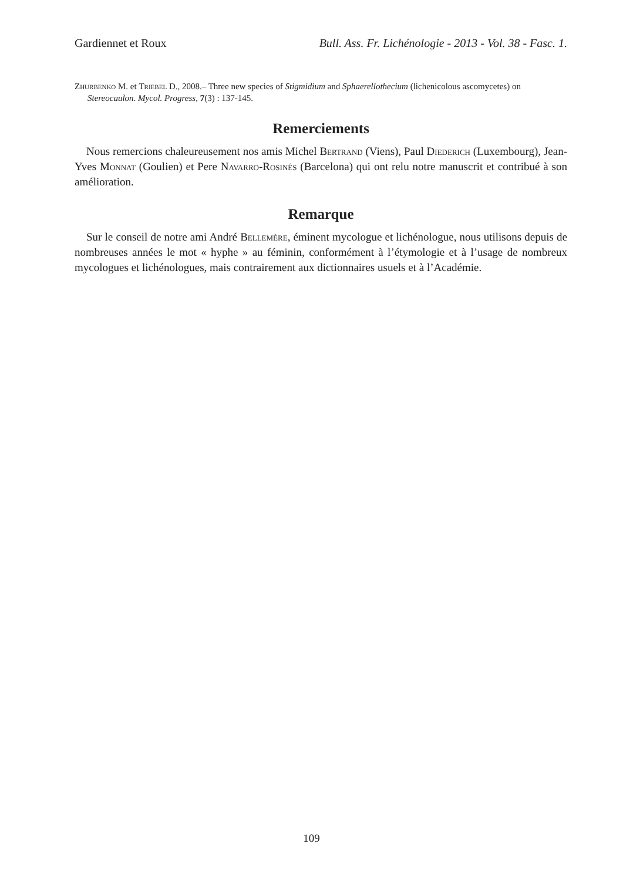Gardiennet et Roux Bull. Ass. Fr. Lichénologie - 2013 - Vol. 38 - Fasc. 1.
Zhurbenko M. et Triebel D., 2008.– Three new species of Stigmidium and Sphaerellothecium (lichenicolous ascomycetes) on Stereocaulon. Mycol. Progress, 7(3) : 137-145.
Remerciements
Nous remercions chaleureusement nos amis Michel Bertrand (Viens), Paul Diederich (Luxembourg), Jean-Yves Monnat (Goulien) et Pere Navarro-Rosinés (Barcelona) qui ont relu notre manuscrit et contribué à son amélioration.
Remarque
Sur le conseil de notre ami André Bellemère, éminent mycologue et lichénologue, nous utilisons depuis de nombreuses années le mot « hyphe » au féminin, conformément à l’étymologie et à l’usage de nombreux mycologues et lichénologues, mais contrairement aux dictionnaires usuels et à l’Académie.
109